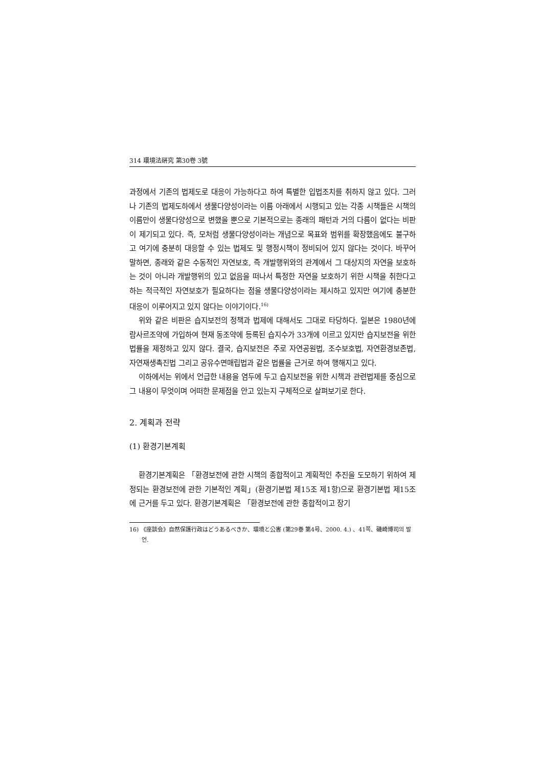314 環境法硏究 第30卷 3號
과정에서 기존의 법제도로 대응이 가능하다고 하여 특별한 입법조치를 취하지 않고 있다. 그러나 기존의 법제도하에서 생물다양성이라는 이름 아래에서 시행되고 있는 각종 시책들은 시책의 이름만이 생물다양성으로 변했을 뿐으로 기본적으로는 종래의 패턴과 거의 다름이 없다는 비판이 제기되고 있다. 즉, 모처럼 생물다양성이라는 개념으로 목표와 범위를 확장했음에도 불구하고 여기에 충분히 대응할 수 있는 법제도 및 행정시책이 정비되어 있지 않다는 것이다. 바꾸어 말하면, 종래와 같은 수동적인 자연보호, 즉 개발행위와의 관계에서 그 대상지의 자연을 보호하는 것이 아니라 개발행위의 있고 없음을 떠나서 특정한 자연을 보호하기 위한 시책을 취한다고 하는 적극적인 자연보호가 필요하다는 점을 생물다양성이라는 제시하고 있지만 여기에 충분한 대응이 이루어지고 있지 않다는 이야기이다.<sup>16)</sup>
위와 같은 비판은 습지보전의 정책과 법제에 대해서도 그대로 타당하다. 일본은 1980년에 람사르조약에 가입하여 현재 동조약에 등록된 습지수가 33개에 이르고 있지만 습지보전을 위한 법률을 제정하고 있지 않다. 결국, 습지보전은 주로 자연공원법, 조수보호법, 자연환경보존법, 자연재생촉진법 그리고 공유수면매립법과 같은 법률을 근거로 하여 행해지고 있다.
이하에서는 위에서 언급한 내용을 염두에 두고 습지보전을 위한 시책과 관련법제를 중심으로 그 내용이 무엇이며 어떠한 문제점을 안고 있는지 구체적으로 살펴보기로 한다.
2. 계획과 전략
(1) 환경기본계획
환경기본계획은 「환경보전에 관한 시책의 종합적이고 계획적인 추진을 도모하기 위하여 제정되는 환경보전에 관한 기본적인 계획」(환경기본법 제15조 제1항)으로 환경기본법 제15조에 근거를 두고 있다. 환경기본계획은 「환경보전에 관한 종합적이고 장기
16) 《座談会》自然保護行政はどうあるべきか、環境と公害 (第29巻 第4号、2000. 4.) 、41쪽、磯崎博司의 발언.